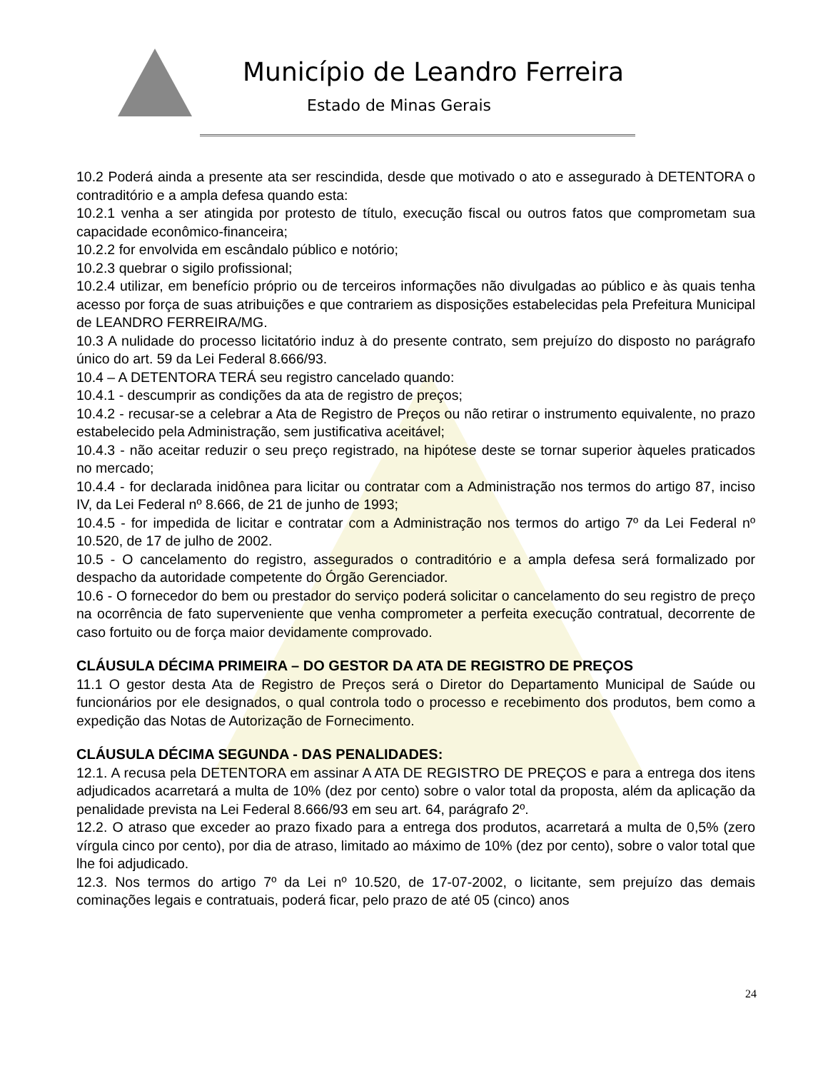Município de Leandro Ferreira
Estado de Minas Gerais
10.2 Poderá ainda a presente ata ser rescindida, desde que motivado o ato e assegurado à DETENTORA o contraditório e a ampla defesa quando esta:
10.2.1 venha a ser atingida por protesto de título, execução fiscal ou outros fatos que comprometam sua capacidade econômico-financeira;
10.2.2 for envolvida em escândalo público e notório;
10.2.3 quebrar o sigilo profissional;
10.2.4 utilizar, em benefício próprio ou de terceiros informações não divulgadas ao público e às quais tenha acesso por força de suas atribuições e que contrariem as disposições estabelecidas pela Prefeitura Municipal de LEANDRO FERREIRA/MG.
10.3 A nulidade do processo licitatório induz à do presente contrato, sem prejuízo do disposto no parágrafo único do art. 59 da Lei Federal 8.666/93.
10.4 – A DETENTORA TERÁ seu registro cancelado quando:
10.4.1 - descumprir as condições da ata de registro de preços;
10.4.2 - recusar-se a celebrar a Ata de Registro de Preços ou não retirar o instrumento equivalente, no prazo estabelecido pela Administração, sem justificativa aceitável;
10.4.3 - não aceitar reduzir o seu preço registrado, na hipótese deste se tornar superior àqueles praticados no mercado;
10.4.4 - for declarada inidônea para licitar ou contratar com a Administração nos termos do artigo 87, inciso IV, da Lei Federal nº 8.666, de 21 de junho de 1993;
10.4.5 - for impedida de licitar e contratar com a Administração nos termos do artigo 7º da Lei Federal nº 10.520, de 17 de julho de 2002.
10.5 - O cancelamento do registro, assegurados o contraditório e a ampla defesa será formalizado por despacho da autoridade competente do Órgão Gerenciador.
10.6 - O fornecedor do bem ou prestador do serviço poderá solicitar o cancelamento do seu registro de preço na ocorrência de fato superveniente que venha comprometer a perfeita execução contratual, decorrente de caso fortuito ou de força maior devidamente comprovado.
CLÁUSULA DÉCIMA PRIMEIRA – DO GESTOR DA ATA DE REGISTRO DE PREÇOS
11.1 O gestor desta Ata de Registro de Preços será o Diretor do Departamento Municipal de Saúde ou funcionários por ele designados, o qual controla todo o processo e recebimento dos produtos, bem como a expedição das Notas de Autorização de Fornecimento.
CLÁUSULA DÉCIMA SEGUNDA - DAS PENALIDADES:
12.1. A recusa pela DETENTORA em assinar A ATA DE REGISTRO DE PREÇOS e para a entrega dos itens adjudicados acarretará a multa de 10% (dez por cento) sobre o valor total da proposta, além da aplicação da penalidade prevista na Lei Federal 8.666/93 em seu art. 64, parágrafo 2º.
12.2. O atraso que exceder ao prazo fixado para a entrega dos produtos, acarretará a multa de 0,5% (zero vírgula cinco por cento), por dia de atraso, limitado ao máximo de 10% (dez por cento), sobre o valor total que lhe foi adjudicado.
12.3. Nos termos do artigo 7º da Lei nº 10.520, de 17-07-2002, o licitante, sem prejuízo das demais cominações legais e contratuais, poderá ficar, pelo prazo de até 05 (cinco) anos
24